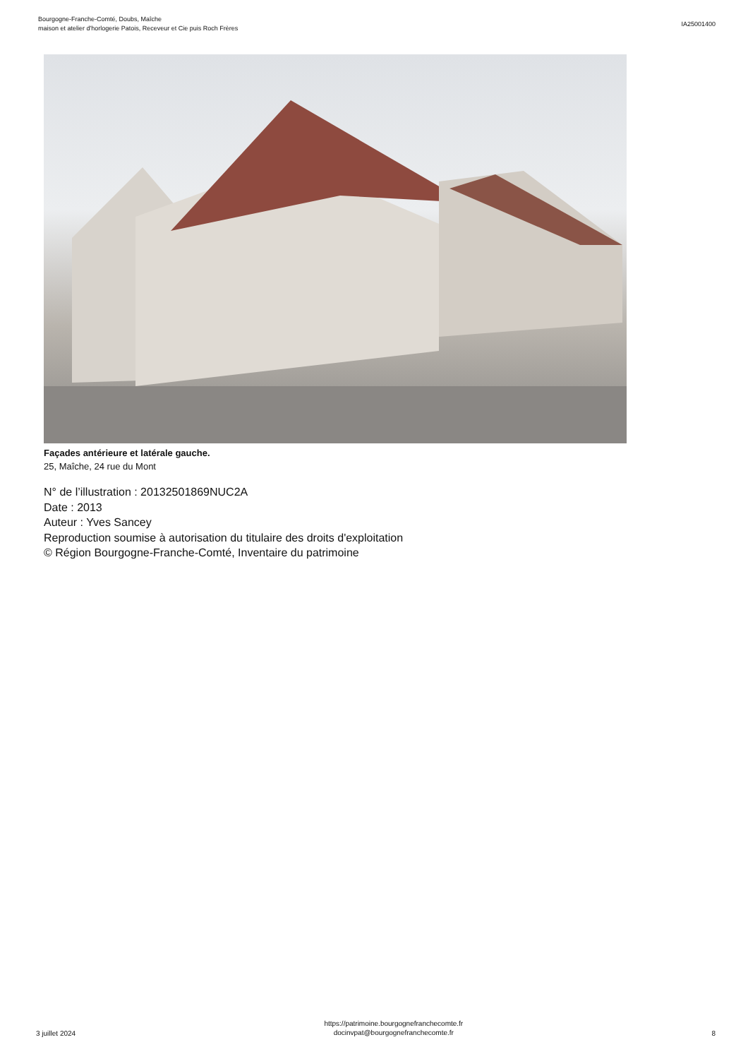Bourgogne-Franche-Comté, Doubs, Maîche
maison et atelier d'horlogerie Patois, Receveur et Cie puis Roch Frères
IA25001400
Façades antérieure et latérale gauche.
25, Maîche, 24 rue du Mont
N° de l’illustration : 20132501869NUC2A
Date : 2013
Auteur : Yves Sancey
Reproduction soumise à autorisation du titulaire des droits d'exploitation
© Région Bourgogne-Franche-Comté, Inventaire du patrimoine
3 juillet 2024
https://patrimoine.bourgognefranchecomte.fr
docinvpat@bourgognefranchecomte.fr
8